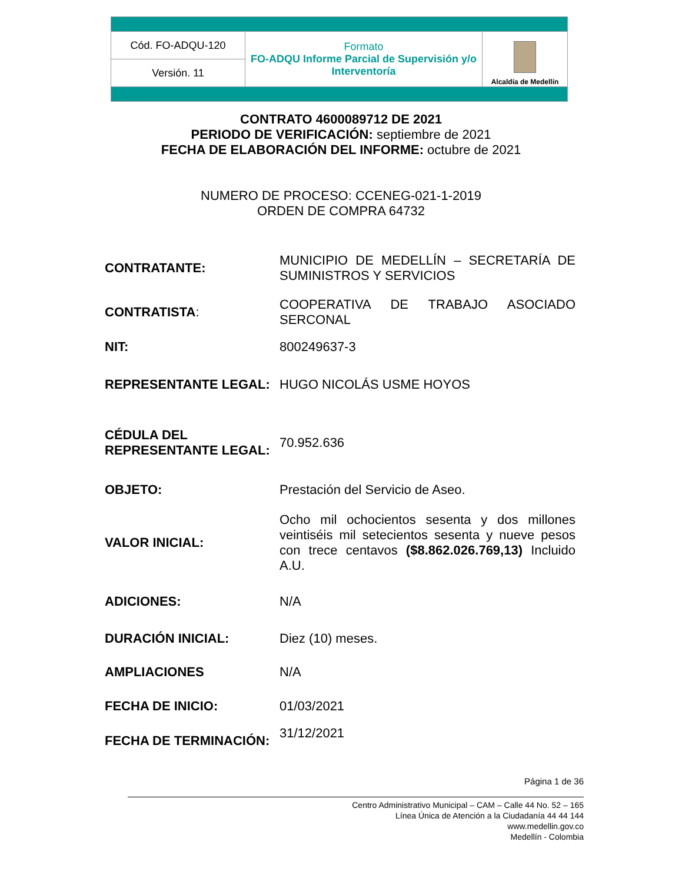| Cód. FO-ADQU-120 | Formato FO-ADQU Informe Parcial de Supervisión y/o Interventoría | Alcaldía de Medellín |
| Versión. 11 | | |
CONTRATO 4600089712 DE 2021
PERIODO DE VERIFICACIÓN: septiembre de 2021
FECHA DE ELABORACIÓN DEL INFORME: octubre de 2021
NUMERO DE PROCESO: CCENEG-021-1-2019
ORDEN DE COMPRA 64732
| CONTRATANTE: | MUNICIPIO DE MEDELLÍN – SECRETARÍA DE SUMINISTROS Y SERVICIOS |
| CONTRATISTA : | COOPERATIVA DE TRABAJO ASOCIADO SERCONAL |
| NIT: | 800249637-3 |
| REPRESENTANTE LEGAL: | HUGO NICOLÁS USME HOYOS |
| CÉDULA DEL REPRESENTANTE LEGAL: | 70.952.636 |
| OBJETO: | Prestación del Servicio de Aseo. |
| VALOR INICIAL: | Ocho mil ochocientos sesenta y dos millones veintiséis mil setecientos sesenta y nueve pesos con trece centavos ($8.862.026.769,13) Incluido A.U. |
| ADICIONES: | N/A |
| DURACIÓN INICIAL: | Diez (10) meses. |
| AMPLIACIONES | N/A |
| FECHA DE INICIO: | 01/03/2021 |
| FECHA DE TERMINACIÓN: | 31/12/2021 |
Página 1 de 36
Centro Administrativo Municipal – CAM – Calle 44 No. 52 – 165
Línea Única de Atención a la Ciudadanía 44 44 144
www.medellin.gov.co
Medellín - Colombia